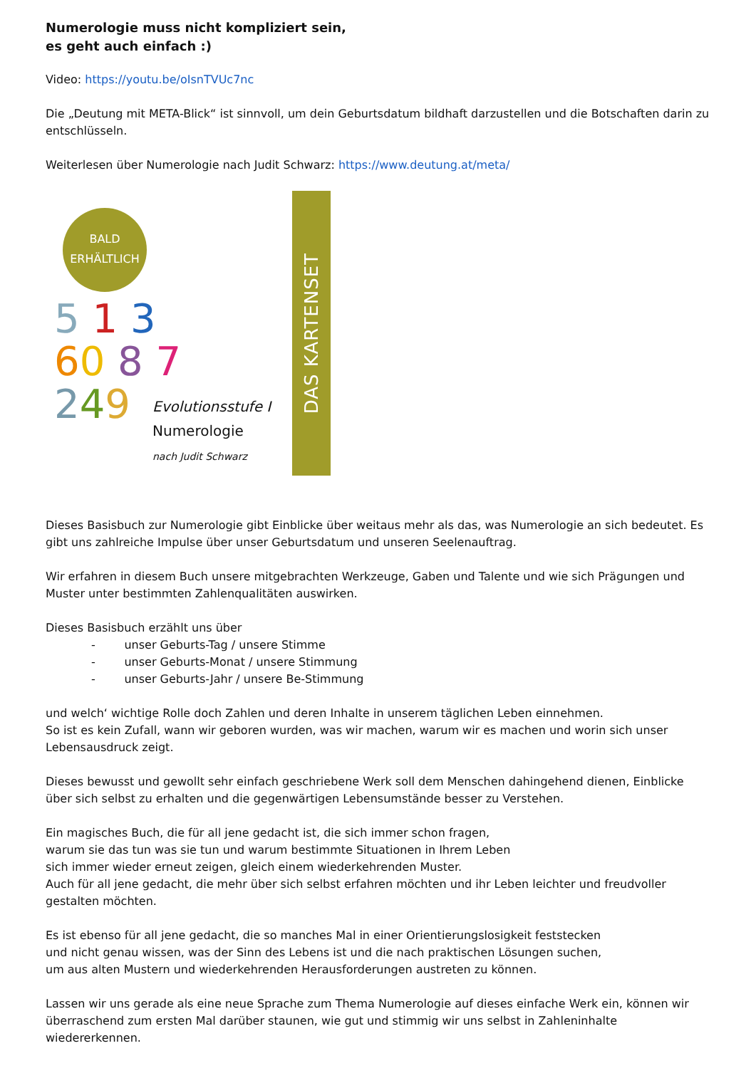Numerologie muss nicht kompliziert sein,
es geht auch einfach :)
Video: https://youtu.be/oIsnTVUc7nc
Die „Deutung mit META-Blick“ ist sinnvoll, um dein Geburtsdatum bildhaft darzustellen und die Botschaften darin zu entschlüsseln.
Weiterlesen über Numerologie nach Judit Schwarz: https://www.deutung.at/meta/
BALD
ERHÄLTLICH
5 1 3
60 8 7
249
Evolutionsstufe I
Numerologie
nach Judit Schwarz
DAS KARTENSET
Dieses Basisbuch zur Numerologie gibt Einblicke über weitaus mehr als das, was Numerologie an sich bedeutet. Es gibt uns zahlreiche Impulse über unser Geburtsdatum und unseren Seelenauftrag.
Wir erfahren in diesem Buch unsere mitgebrachten Werkzeuge, Gaben und Talente und wie sich Prägungen und Muster unter bestimmten Zahlenqualitäten auswirken.
Dieses Basisbuch erzählt uns über
- unser Geburts-Tag / unsere Stimme
- unser Geburts-Monat / unsere Stimmung
- unser Geburts-Jahr / unsere Be-Stimmung
und welch‘ wichtige Rolle doch Zahlen und deren Inhalte in unserem täglichen Leben einnehmen.
So ist es kein Zufall, wann wir geboren wurden, was wir machen, warum wir es machen und worin sich unser Lebensausdruck zeigt.
Dieses bewusst und gewollt sehr einfach geschriebene Werk soll dem Menschen dahingehend dienen, Einblicke über sich selbst zu erhalten und die gegenwärtigen Lebensumstände besser zu Verstehen.
Ein magisches Buch, die für all jene gedacht ist, die sich immer schon fragen,
warum sie das tun was sie tun und warum bestimmte Situationen in Ihrem Leben
sich immer wieder erneut zeigen, gleich einem wiederkehrenden Muster.
Auch für all jene gedacht, die mehr über sich selbst erfahren möchten und ihr Leben leichter und freudvoller gestalten möchten.
Es ist ebenso für all jene gedacht, die so manches Mal in einer Orientierungslosigkeit feststecken
und nicht genau wissen, was der Sinn des Lebens ist und die nach praktischen Lösungen suchen,
um aus alten Mustern und wiederkehrenden Herausforderungen austreten zu können.
Lassen wir uns gerade als eine neue Sprache zum Thema Numerologie auf dieses einfache Werk ein, können wir überraschend zum ersten Mal darüber staunen, wie gut und stimmig wir uns selbst in Zahleninhalte wiedererkennen.